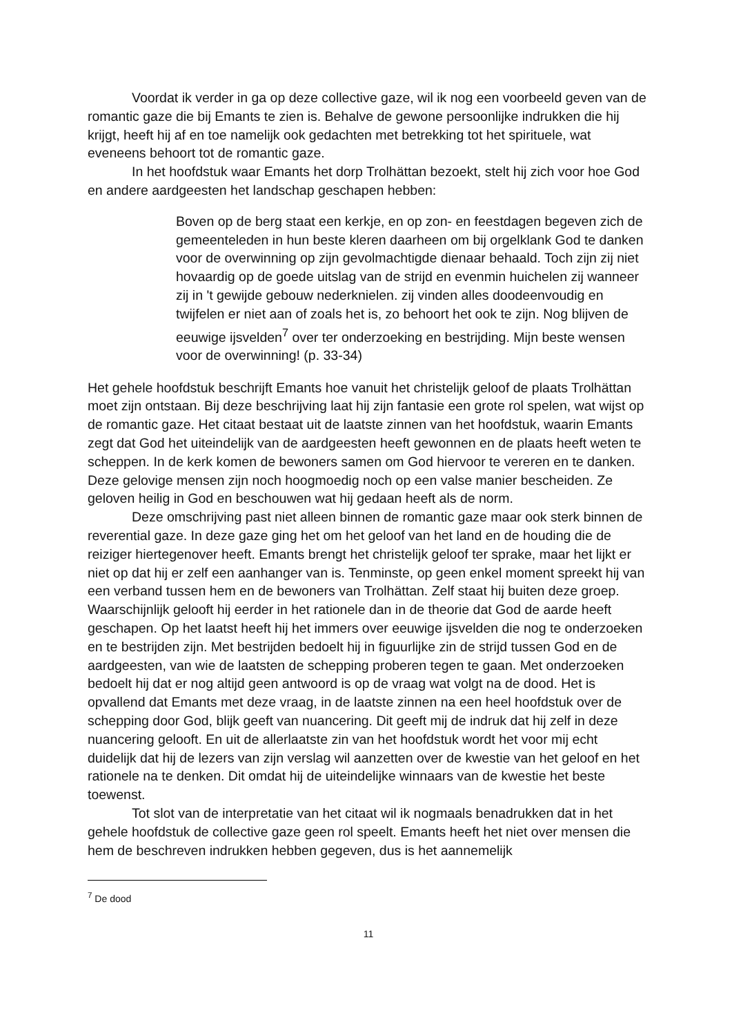Voordat ik verder in ga op deze collective gaze, wil ik nog een voorbeeld geven van de romantic gaze die bij Emants te zien is. Behalve de gewone persoonlijke indrukken die hij krijgt, heeft hij af en toe namelijk ook gedachten met betrekking tot het spirituele, wat eveneens behoort tot de romantic gaze.
In het hoofdstuk waar Emants het dorp Trolhättan bezoekt, stelt hij zich voor hoe God en andere aardgeesten het landschap geschapen hebben:
Boven op de berg staat een kerkje, en op zon- en feestdagen begeven zich de gemeenteleden in hun beste kleren daarheen om bij orgelklank God te danken voor de overwinning op zijn gevolmachtigde dienaar behaald. Toch zijn zij niet hovaardig op de goede uitslag van de strijd en evenmin huichelen zij wanneer zij in 't gewijde gebouw nederknielen. zij vinden alles doodeenvoudig en twijfelen er niet aan of zoals het is, zo behoort het ook te zijn. Nog blijven de eeuwige ijsvelden<sup>7</sup> over ter onderzoeking en bestrijding. Mijn beste wensen voor de overwinning! (p. 33-34)
Het gehele hoofdstuk beschrijft Emants hoe vanuit het christelijk geloof de plaats Trolhättan moet zijn ontstaan. Bij deze beschrijving laat hij zijn fantasie een grote rol spelen, wat wijst op de romantic gaze. Het citaat bestaat uit de laatste zinnen van het hoofdstuk, waarin Emants zegt dat God het uiteindelijk van de aardgeesten heeft gewonnen en de plaats heeft weten te scheppen. In de kerk komen de bewoners samen om God hiervoor te vereren en te danken. Deze gelovige mensen zijn noch hoogmoedig noch op een valse manier bescheiden. Ze geloven heilig in God en beschouwen wat hij gedaan heeft als de norm.
Deze omschrijving past niet alleen binnen de romantic gaze maar ook sterk binnen de reverential gaze. In deze gaze ging het om het geloof van het land en de houding die de reiziger hiertegenover heeft. Emants brengt het christelijk geloof ter sprake, maar het lijkt er niet op dat hij er zelf een aanhanger van is. Tenminste, op geen enkel moment spreekt hij van een verband tussen hem en de bewoners van Trolhättan. Zelf staat hij buiten deze groep. Waarschijnlijk gelooft hij eerder in het rationele dan in de theorie dat God de aarde heeft geschapen. Op het laatst heeft hij het immers over eeuwige ijsvelden die nog te onderzoeken en te bestrijden zijn. Met bestrijden bedoelt hij in figuurlijke zin de strijd tussen God en de aardgeesten, van wie de laatsten de schepping proberen tegen te gaan. Met onderzoeken bedoelt hij dat er nog altijd geen antwoord is op de vraag wat volgt na de dood. Het is opvallend dat Emants met deze vraag, in de laatste zinnen na een heel hoofdstuk over de schepping door God, blijk geeft van nuancering. Dit geeft mij de indruk dat hij zelf in deze nuancering gelooft. En uit de allerlaatste zin van het hoofdstuk wordt het voor mij echt duidelijk dat hij de lezers van zijn verslag wil aanzetten over de kwestie van het geloof en het rationele na te denken. Dit omdat hij de uiteindelijke winnaars van de kwestie het beste toewenst.
Tot slot van de interpretatie van het citaat wil ik nogmaals benadrukken dat in het gehele hoofdstuk de collective gaze geen rol speelt. Emants heeft het niet over mensen die hem de beschreven indrukken hebben gegeven, dus is het aannemelijk
<sup>7</sup> De dood
11